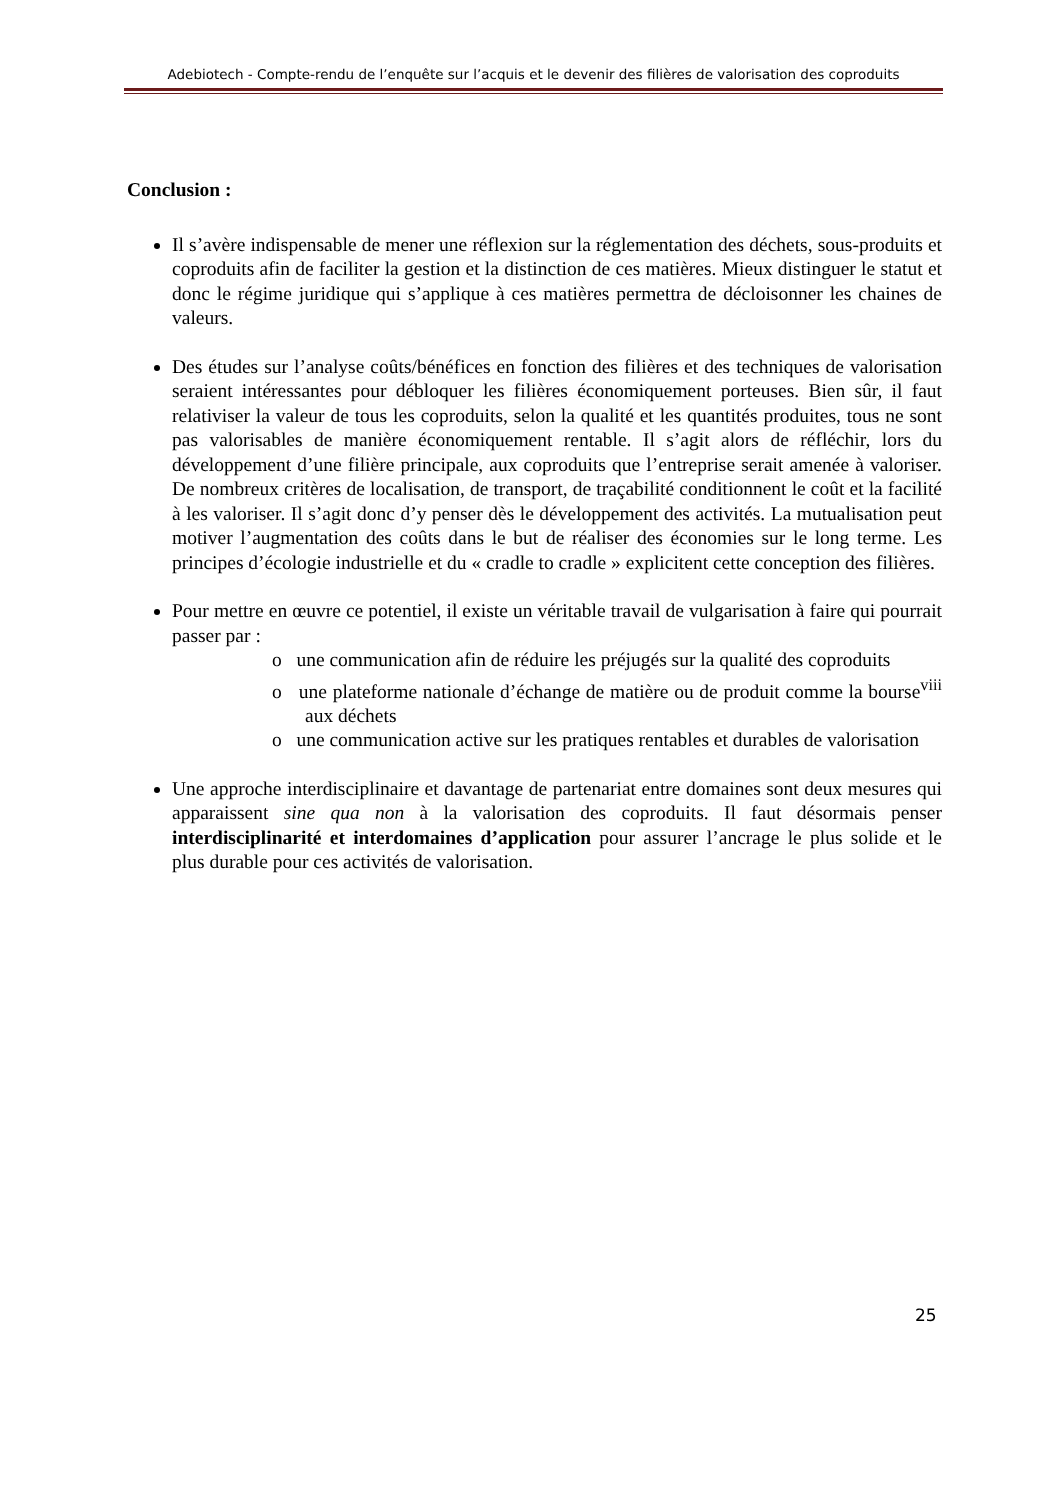Adebiotech - Compte-rendu de l’enquête sur l’acquis et le devenir des filières de valorisation des coproduits
Conclusion :
Il s’avère indispensable de mener une réflexion sur la réglementation des déchets, sous-produits et coproduits afin de faciliter la gestion et la distinction de ces matières. Mieux distinguer le statut et donc le régime juridique qui s’applique à ces matières permettra de décloisonner les chaines de valeurs.
Des études sur l’analyse coûts/bénéfices en fonction des filières et des techniques de valorisation seraient intéressantes pour débloquer les filières économiquement porteuses. Bien sûr, il faut relativiser la valeur de tous les coproduits, selon la qualité et les quantités produites, tous ne sont pas valorisables de manière économiquement rentable. Il s’agit alors de réfléchir, lors du développement d’une filière principale, aux coproduits que l’entreprise serait amenée à valoriser. De nombreux critères de localisation, de transport, de traçabilité conditionnent le coût et la facilité à les valoriser. Il s’agit donc d’y penser dès le développement des activités. La mutualisation peut motiver l’augmentation des coûts dans le but de réaliser des économies sur le long terme. Les principes d’écologie industrielle et du « cradle to cradle » explicitent cette conception des filières.
Pour mettre en œuvre ce potentiel, il existe un véritable travail de vulgarisation à faire qui pourrait passer par :
o une communication afin de réduire les préjugés sur la qualité des coproduits
o une plateforme nationale d’échange de matière ou de produit comme la bourse<sup>viii</sup> aux déchets
o une communication active sur les pratiques rentables et durables de valorisation
Une approche interdisciplinaire et davantage de partenariat entre domaines sont deux mesures qui apparaissent sine qua non à la valorisation des coproduits. Il faut désormais penser interdisciplinarité et interdomaines d’application pour assurer l’ancrage le plus solide et le plus durable pour ces activités de valorisation.
25